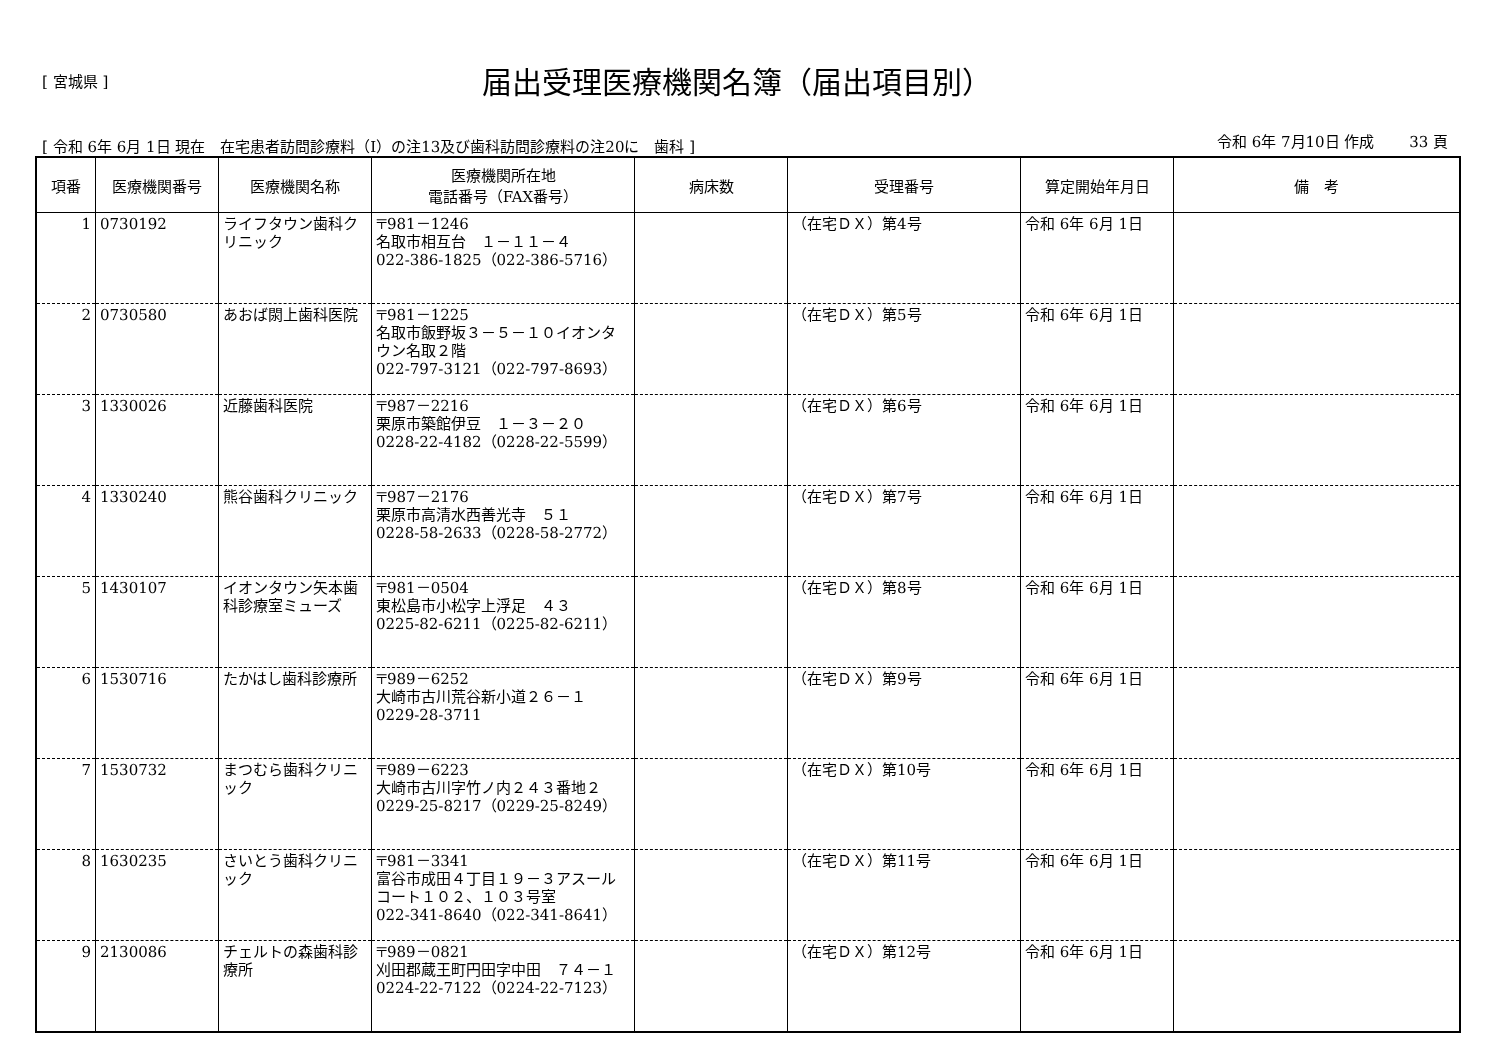[ 宮城県 ]
届出受理医療機関名簿（届出項目別）
[ 令和 6年 6月 1日 現在　在宅患者訪問診療料（Ⅰ）の注13及び歯科訪問診療料の注20に　歯科 ] 令和 6年 7月10日 作成　　 33 頁
| 項番 | 医療機関番号 | 医療機関名称 | 医療機関所在地 電話番号（FAX番号） | 病床数 | 受理番号 | 算定開始年月日 | 備 考 |
| --- | --- | --- | --- | --- | --- | --- | --- |
| 1 | 0730192 | ライフタウン歯科クリニック | 〒981－1246 名取市相互台 １－１１－４ 022-386-1825（022-386-5716） | | （在宅ＤＸ）第4号 | 令和 6年 6月 1日 | |
| 2 | 0730580 | あおば閖上歯科医院 | 〒981－1225 名取市飯野坂３－５－１０イオンタウン名取２階 022-797-3121（022-797-8693） | | （在宅ＤＸ）第5号 | 令和 6年 6月 1日 | |
| 3 | 1330026 | 近藤歯科医院 | 〒987－2216 栗原市築館伊豆 １－３－２０ 0228-22-4182（0228-22-5599） | | （在宅ＤＸ）第6号 | 令和 6年 6月 1日 | |
| 4 | 1330240 | 熊谷歯科クリニック | 〒987－2176 栗原市高清水西善光寺 ５１ 0228-58-2633（0228-58-2772） | | （在宅ＤＸ）第7号 | 令和 6年 6月 1日 | |
| 5 | 1430107 | イオンタウン矢本歯科診療室ミューズ | 〒981－0504 東松島市小松字上浮足 ４３ 0225-82-6211（0225-82-6211） | | （在宅ＤＸ）第8号 | 令和 6年 6月 1日 | |
| 6 | 1530716 | たかはし歯科診療所 | 〒989－6252 大崎市古川荒谷新小道２６－１ 0229-28-3711 | | （在宅ＤＸ）第9号 | 令和 6年 6月 1日 | |
| 7 | 1530732 | まつむら歯科クリニック | 〒989－6223 大崎市古川字竹ノ内２４３番地２ 0229-25-8217（0229-25-8249） | | （在宅ＤＸ）第10号 | 令和 6年 6月 1日 | |
| 8 | 1630235 | さいとう歯科クリニック | 〒981－3341 富谷市成田４丁目１９－３アスールコート１０２、１０３号室 022-341-8640（022-341-8641） | | （在宅ＤＸ）第11号 | 令和 6年 6月 1日 | |
| 9 | 2130086 | チェルトの森歯科診療所 | 〒989－0821 刈田郡蔵王町円田字中田 ７４－１ 0224-22-7122（0224-22-7123） | | （在宅ＤＸ）第12号 | 令和 6年 6月 1日 | |